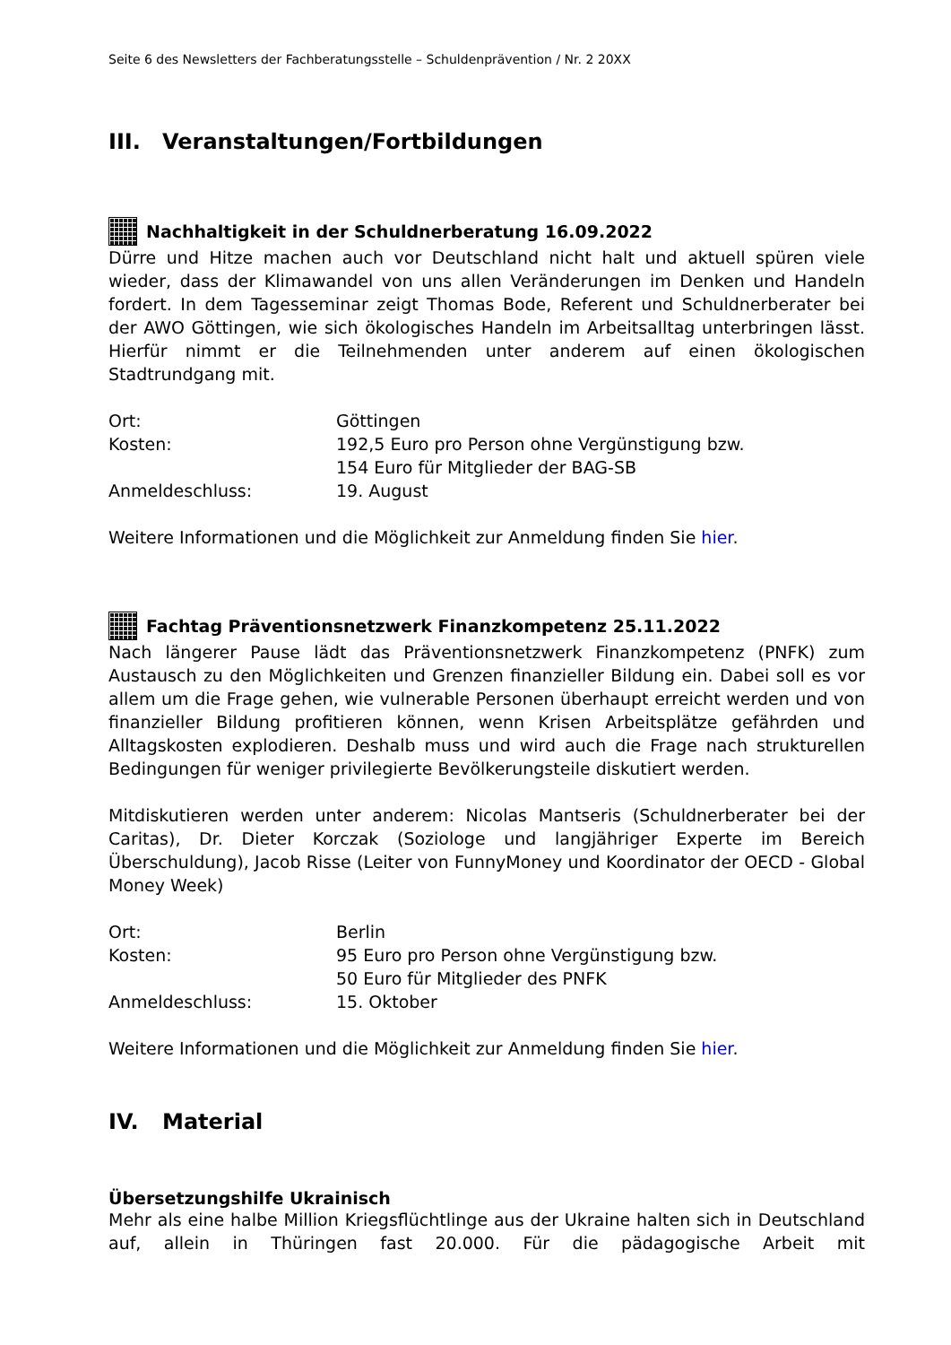Seite 6 des Newsletters der Fachberatungsstelle – Schuldenprävention / Nr. 2 20XX
III. Veranstaltungen/Fortbildungen
Nachhaltigkeit in der Schuldnerberatung 16.09.2022
Dürre und Hitze machen auch vor Deutschland nicht halt und aktuell spüren viele wieder, dass der Klimawandel von uns allen Veränderungen im Denken und Handeln fordert. In dem Tagesseminar zeigt Thomas Bode, Referent und Schuldnerberater bei der AWO Göttingen, wie sich ökologisches Handeln im Arbeitsalltag unterbringen lässt. Hierfür nimmt er die Teilnehmenden unter anderem auf einen ökologischen Stadtrundgang mit.
Ort:
Göttingen
Kosten:
192,5 Euro pro Person ohne Vergünstigung bzw.
154 Euro für Mitglieder der BAG-SB
Anmeldeschluss:
19. August
Weitere Informationen und die Möglichkeit zur Anmeldung finden Sie hier.
Fachtag Präventionsnetzwerk Finanzkompetenz 25.11.2022
Nach längerer Pause lädt das Präventionsnetzwerk Finanzkompetenz (PNFK) zum Austausch zu den Möglichkeiten und Grenzen finanzieller Bildung ein. Dabei soll es vor allem um die Frage gehen, wie vulnerable Personen überhaupt erreicht werden und von finanzieller Bildung profitieren können, wenn Krisen Arbeitsplätze gefährden und Alltagskosten explodieren. Deshalb muss und wird auch die Frage nach strukturellen Bedingungen für weniger privilegierte Bevölkerungsteile diskutiert werden.
Mitdiskutieren werden unter anderem: Nicolas Mantseris (Schuldnerberater bei der Caritas), Dr. Dieter Korczak (Soziologe und langjähriger Experte im Bereich Überschuldung), Jacob Risse (Leiter von FunnyMoney und Koordinator der OECD - Global Money Week)
Ort:
Berlin
Kosten:
95 Euro pro Person ohne Vergünstigung bzw.
50 Euro für Mitglieder des PNFK
Anmeldeschluss:
15. Oktober
Weitere Informationen und die Möglichkeit zur Anmeldung finden Sie hier.
IV. Material
Übersetzungshilfe Ukrainisch
Mehr als eine halbe Million Kriegsflüchtlinge aus der Ukraine halten sich in Deutschland auf, allein in Thüringen fast 20.000. Für die pädagogische Arbeit mit